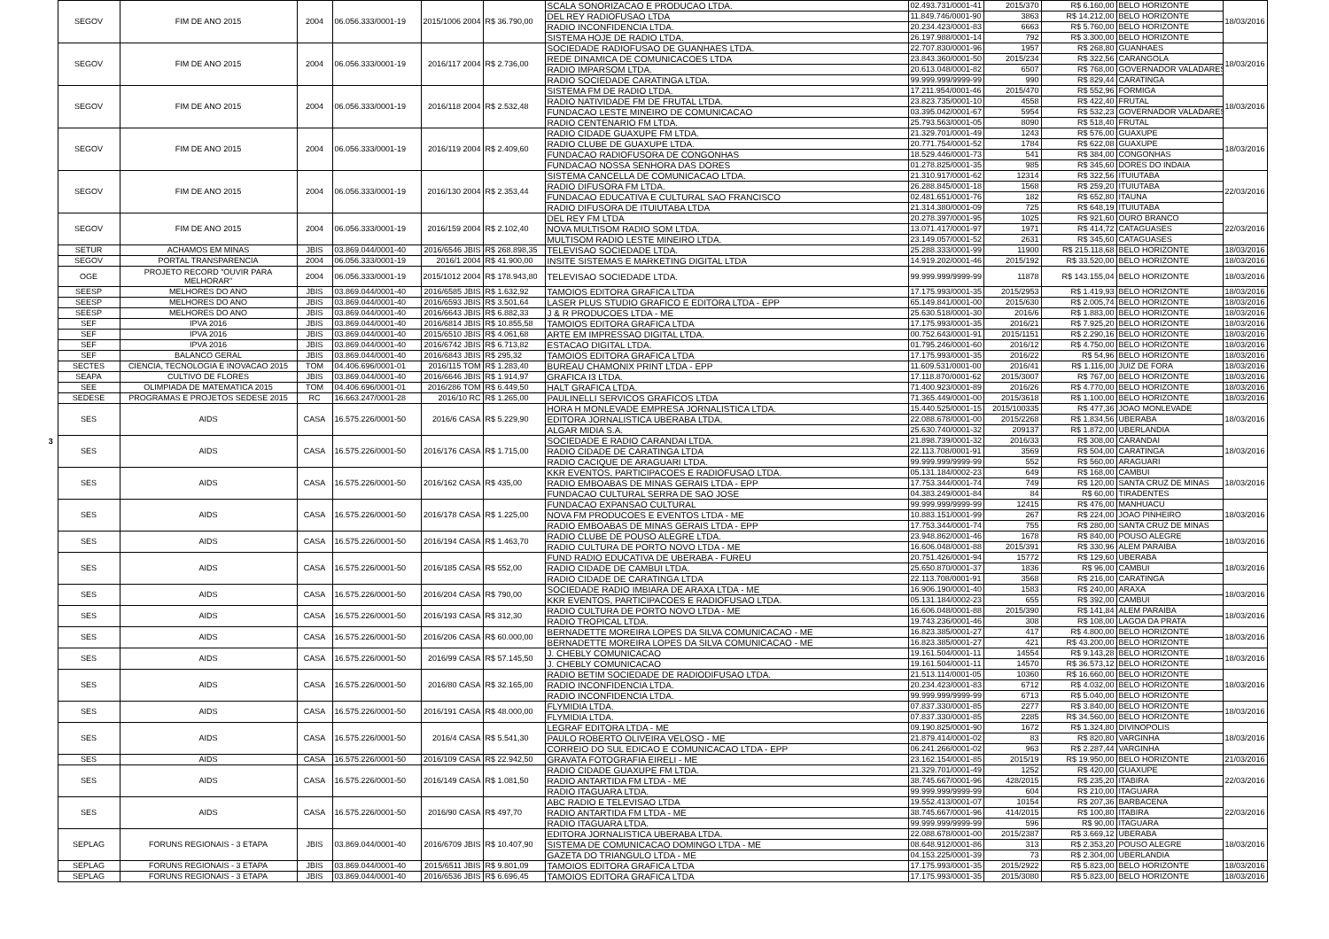| 3 | SEGOV | FIM DE ANO 2015 | 2004 | 06.056.333/0001-19 | 2015/1006 2004 | R$ 36.790,00 | SCALA SONORIZACAO E PRODUCAO LTDA. | 02.493.731/0001-41 | 2015/370 | R$ 6.160,00 | BELO HORIZONTE | 18/03/2016 |
| | | | | | | | DEL REY RADIOFUSAO LTDA | 11.849.746/0001-90 | 3863 | R$ 14.212,00 | BELO HORIZONTE | |
| | | | | | | | RADIO INCONFIDENCIA LTDA. | 20.234.423/0001-83 | 6663 | R$ 5.760,00 | BELO HORIZONTE | |
| | | | | | | | SISTEMA HOJE DE RADIO LTDA. | 26.197.988/0001-14 | 792 | R$ 3.300,00 | BELO HORIZONTE | |
| | SEGOV | FIM DE ANO 2015 | 2004 | 06.056.333/0001-19 | 2016/117 2004 | R$ 2.736,00 | SOCIEDADE RADIOFUSAO DE GUANHAES LTDA. | 22.707.830/0001-96 | 1957 | R$ 268,80 | GUANHAES | 18/03/2016 |
| | | | | | | | REDE DINAMICA DE COMUNICACOES LTDA | 23.843.360/0001-50 | 2015/234 | R$ 322,56 | CARANGOLA | |
| | | | | | | | RADIO IMPARSOM LTDA. | 20.613.048/0001-82 | 6507 | R$ 768,00 | GOVERNADOR VALADARES | |
| | | | | | | | RADIO SOCIEDADE CARATINGA LTDA. | 99.999.999/9999-99 | 990 | R$ 829,44 | CARATINGA | |
| | SEGOV | FIM DE ANO 2015 | 2004 | 06.056.333/0001-19 | 2016/118 2004 | R$ 2.532,48 | SISTEMA FM DE RADIO LTDA. | 17.211.954/0001-46 | 2015/470 | R$ 552,96 | FORMIGA | 18/03/2016 |
| | | | | | | | RADIO NATIVIDADE FM DE FRUTAL LTDA. | 23.823.735/0001-10 | 4558 | R$ 422,40 | FRUTAL | |
| | | | | | | | FUNDACAO LESTE MINEIRO DE COMUNICACAO | 03.395.042/0001-67 | 5954 | R$ 532,23 | GOVERNADOR VALADARES | |
| | | | | | | | RADIO CENTENARIO FM LTDA. | 25.793.563/0001-05 | 8090 | R$ 518,40 | FRUTAL | |
| | SEGOV | FIM DE ANO 2015 | 2004 | 06.056.333/0001-19 | 2016/119 2004 | R$ 2.409,60 | RADIO CIDADE GUAXUPE FM LTDA. | 21.329.701/0001-49 | 1243 | R$ 576,00 | GUAXUPE | 18/03/2016 |
| | | | | | | | RADIO CLUBE DE GUAXUPE LTDA. | 20.771.754/0001-52 | 1784 | R$ 622,08 | GUAXUPE | |
| | | | | | | | FUNDACAO RADIOFUSORA DE CONGONHAS | 18.529.446/0001-73 | 541 | R$ 384,00 | CONGONHAS | |
| | | | | | | | FUNDACAO NOSSA SENHORA DAS DORES | 01.278.825/0001-35 | 985 | R$ 345,60 | DORES DO INDAIA | |
| | SEGOV | FIM DE ANO 2015 | 2004 | 06.056.333/0001-19 | 2016/130 2004 | R$ 2.353,44 | SISTEMA CANCELLA DE COMUNICACAO LTDA. | 21.310.917/0001-62 | 12314 | R$ 322,56 | ITUIUTABA | 22/03/2016 |
| | | | | | | | RADIO DIFUSORA FM LTDA. | 26.288.845/0001-18 | 1568 | R$ 259,20 | ITUIUTABA | |
| | | | | | | | FUNDACAO EDUCATIVA E CULTURAL SAO FRANCISCO | 02.481.651/0001-76 | 182 | R$ 652,80 | ITAUNA | |
| | | | | | | | RADIO DIFUSORA DE ITUIUTABA LTDA | 21.314.380/0001-09 | 725 | R$ 648,19 | ITUIUTABA | |
| | SEGOV | FIM DE ANO 2015 | 2004 | 06.056.333/0001-19 | 2016/159 2004 | R$ 2.102,40 | DEL REY FM LTDA | 20.278.397/0001-95 | 1025 | R$ 921,60 | OURO BRANCO | 22/03/2016 |
| | | | | | | | NOVA MULTISOM RADIO SOM LTDA. | 13.071.417/0001-97 | 1971 | R$ 414,72 | CATAGUASES | |
| | | | | | | | MULTISOM RADIO LESTE MINEIRO LTDA. | 23.149.057/0001-52 | 2631 | R$ 345,60 | CATAGUASES | |
| | SETUR | ACHAMOS EM MINAS | JBIS | 03.869.044/0001-40 | 2016/6546 JBIS | R$ 268.898,35 | TELEVISAO SOCIEDADE LTDA. | 25.288.333/0001-99 | 11900 | R$ 215.118,68 | BELO HORIZONTE | 18/03/2016 |
| | SEGOV | PORTAL TRANSPARENCIA | 2004 | 06.056.333/0001-19 | 2016/1 2004 | R$ 41.900,00 | INSITE SISTEMAS E MARKETING DIGITAL LTDA | 14.919.202/0001-46 | 2015/192 | R$ 33.520,00 | BELO HORIZONTE | 18/03/2016 |
| | OGE | PROJETO RECORD "OUVIR PARA MELHORAR" | 2004 | 06.056.333/0001-19 | 2015/1012 2004 | R$ 178.943,80 | TELEVISAO SOCIEDADE LTDA. | 99.999.999/9999-99 | 11878 | R$ 143.155,04 | BELO HORIZONTE | 18/03/2016 |
| | SEESP | MELHORES DO ANO | JBIS | 03.869.044/0001-40 | 2016/6585 JBIS | R$ 1.632,92 | TAMOIOS EDITORA GRAFICA LTDA | 17.175.993/0001-35 | 2015/2953 | R$ 1.419,93 | BELO HORIZONTE | 18/03/2016 |
| | SEESP | MELHORES DO ANO | JBIS | 03.869.044/0001-40 | 2016/6593 JBIS | R$ 3.501,64 | LASER PLUS STUDIO GRAFICO E EDITORA LTDA - EPP | 65.149.841/0001-00 | 2015/630 | R$ 2.005,74 | BELO HORIZONTE | 18/03/2016 |
| | SEESP | MELHORES DO ANO | JBIS | 03.869.044/0001-40 | 2016/6643 JBIS | R$ 6.882,33 | J & R PRODUCOES LTDA - ME | 25.630.518/0001-30 | 2016/6 | R$ 1.883,00 | BELO HORIZONTE | 18/03/2016 |
| | SEF | IPVA 2016 | JBIS | 03.869.044/0001-40 | 2016/6814 JBIS | R$ 10.855,58 | TAMOIOS EDITORA GRAFICA LTDA | 17.175.993/0001-35 | 2016/21 | R$ 7.925,20 | BELO HORIZONTE | 18/03/2016 |
| | SEF | IPVA 2016 | JBIS | 03.869.044/0001-40 | 2015/6510 JBIS | R$ 4.061,68 | ARTE EM IMPRESSAO DIGITAL LTDA. | 00.752.643/0001-91 | 2015/1151 | R$ 2.290,16 | BELO HORIZONTE | 18/03/2016 |
| | SEF | IPVA 2016 | JBIS | 03.869.044/0001-40 | 2016/6742 JBIS | R$ 6.713,82 | ESTACAO DIGITAL LTDA. | 01.795.246/0001-60 | 2016/12 | R$ 4.750,00 | BELO HORIZONTE | 18/03/2016 |
| | SEF | BALANCO GERAL | JBIS | 03.869.044/0001-40 | 2016/6843 JBIS | R$ 295,32 | TAMOIOS EDITORA GRAFICA LTDA | 17.175.993/0001-35 | 2016/22 | R$ 54,96 | BELO HORIZONTE | 18/03/2016 |
| | SECTES | CIENCIA, TECNOLOGIA E INOVACAO 2015 | TOM | 04.406.696/0001-01 | 2016/115 TOM | R$ 1.283,40 | BUREAU CHAMONIX PRINT LTDA - EPP | 11.609.531/0001-00 | 2016/41 | R$ 1.116,00 | JUIZ DE FORA | 18/03/2016 |
| | SEAPA | CULTIVO DE FLORES | JBIS | 03.869.044/0001-40 | 2016/6646 JBIS | R$ 1.914,97 | GRAFICA I3 LTDA. | 17.118.870/0001-62 | 2015/3007 | R$ 767,00 | BELO HORIZONTE | 18/03/2016 |
| | SEE | OLIMPIADA DE MATEMATICA 2015 | TOM | 04.406.696/0001-01 | 2016/286 TOM | R$ 6.449,50 | HALT GRAFICA LTDA. | 71.400.923/0001-89 | 2016/26 | R$ 4.770,00 | BELO HORIZONTE | 18/03/2016 |
| | SEDESE | PROGRAMAS E PROJETOS SEDESE 2015 | RC | 16.663.247/0001-28 | 2016/10 RC | R$ 1.265,00 | PAULINELLI SERVICOS GRAFICOS LTDA | 71.365.449/0001-00 | 2015/3618 | R$ 1.100,00 | BELO HORIZONTE | 18/03/2016 |
| | SES | AIDS | CASA | 16.575.226/0001-50 | 2016/6 CASA | R$ 5.229,90 | HORA H MONLEVADE EMPRESA JORNALISTICA LTDA. | 15.440.525/0001-15 | 2015/100335 | R$ 477,36 | JOAO MONLEVADE | 18/03/2016 |
| | | | | | | | EDITORA JORNALISTICA UBERABA LTDA. | 22.088.678/0001-00 | 2015/2268 | R$ 1.834,56 | UBERABA | |
| | | | | | | | ALGAR MIDIA S.A. | 25.630.740/0001-32 | 209137 | R$ 1.872,00 | UBERLANDIA | |
| | SES | AIDS | CASA | 16.575.226/0001-50 | 2016/176 CASA | R$ 1.715,00 | SOCIEDADE E RADIO CARANDAI LTDA. | 21.898.739/0001-32 | 2016/33 | R$ 308,00 | CARANDAI | 18/03/2016 |
| | | | | | | | RADIO CIDADE DE CARATINGA LTDA | 22.113.708/0001-91 | 3569 | R$ 504,00 | CARATINGA | |
| | | | | | | | RADIO CACIQUE DE ARAGUARI LTDA. | 99.999.999/9999-99 | 552 | R$ 560,00 | ARAGUARI | |
| | SES | AIDS | CASA | 16.575.226/0001-50 | 2016/162 CASA | R$ 435,00 | KKR EVENTOS, PARTICIPACOES E RADIOFUSAO LTDA. | 05.131.184/0002-23 | 649 | R$ 168,00 | CAMBUI | 18/03/2016 |
| | | | | | | | RADIO EMBOABAS DE MINAS GERAIS LTDA - EPP | 17.753.344/0001-74 | 749 | R$ 120,00 | SANTA CRUZ DE MINAS | |
| | | | | | | | FUNDACAO CULTURAL SERRA DE SAO JOSE | 04.383.249/0001-84 | 84 | R$ 60,00 | TIRADENTES | |
| | SES | AIDS | CASA | 16.575.226/0001-50 | 2016/178 CASA | R$ 1.225,00 | FUNDACAO EXPANSAO CULTURAL | 99.999.999/9999-99 | 12415 | R$ 476,00 | MANHUACU | 18/03/2016 |
| | | | | | | | NOVA FM PRODUCOES E EVENTOS LTDA - ME | 10.883.151/0001-99 | 267 | R$ 224,00 | JOAO PINHEIRO | |
| | | | | | | | RADIO EMBOABAS DE MINAS GERAIS LTDA - EPP | 17.753.344/0001-74 | 755 | R$ 280,00 | SANTA CRUZ DE MINAS | |
| | SES | AIDS | CASA | 16.575.226/0001-50 | 2016/194 CASA | R$ 1.463,70 | RADIO CLUBE DE POUSO ALEGRE LTDA. | 23.948.862/0001-46 | 1678 | R$ 840,00 | POUSO ALEGRE | 18/03/2016 |
| | | | | | | | RADIO CULTURA DE PORTO NOVO LTDA - ME | 16.606.048/0001-88 | 2015/391 | R$ 330,96 | ALEM PARAIBA | |
| | SES | AIDS | CASA | 16.575.226/0001-50 | 2016/185 CASA | R$ 552,00 | FUND RADIO EDUCATIVA DE UBERABA - FUREU | 20.751.426/0001-94 | 15772 | R$ 129,60 | UBERABA | 18/03/2016 |
| | | | | | | | RADIO CIDADE DE CAMBUI LTDA. | 25.650.870/0001-37 | 1836 | R$ 96,00 | CAMBUI | |
| | | | | | | | RADIO CIDADE DE CARATINGA LTDA | 22.113.708/0001-91 | 3568 | R$ 216,00 | CARATINGA | |
| | SES | AIDS | CASA | 16.575.226/0001-50 | 2016/204 CASA | R$ 790,00 | SOCIEDADE RADIO IMBIARA DE ARAXA LTDA - ME | 16.906.190/0001-40 | 1583 | R$ 240,00 | ARAXA | 18/03/2016 |
| | | | | | | | KKR EVENTOS, PARTICIPACOES E RADIOFUSAO LTDA. | 05.131.184/0002-23 | 655 | R$ 392,00 | CAMBUI | |
| | SES | AIDS | CASA | 16.575.226/0001-50 | 2016/193 CASA | R$ 312,30 | RADIO CULTURA DE PORTO NOVO LTDA - ME | 16.606.048/0001-88 | 2015/390 | R$ 141,84 | ALEM PARAIBA | 18/03/2016 |
| | | | | | | | RADIO TROPICAL LTDA. | 19.743.236/0001-46 | 308 | R$ 108,00 | LAGOA DA PRATA | |
| | SES | AIDS | CASA | 16.575.226/0001-50 | 2016/206 CASA | R$ 60.000,00 | BERNADETTE MOREIRA LOPES DA SILVA COMUNICACAO - ME | 16.823.385/0001-27 | 417 | R$ 4.800,00 | BELO HORIZONTE | 18/03/2016 |
| | | | | | | | BERNADETTE MOREIRA LOPES DA SILVA COMUNICACAO - ME | 16.823.385/0001-27 | 421 | R$ 43.200,00 | BELO HORIZONTE | |
| | SES | AIDS | CASA | 16.575.226/0001-50 | 2016/99 CASA | R$ 57.145,50 | J. CHEBLY COMUNICACAO | 19.161.504/0001-11 | 14554 | R$ 9.143,28 | BELO HORIZONTE | 18/03/2016 |
| | | | | | | | J. CHEBLY COMUNICACAO | 19.161.504/0001-11 | 14570 | R$ 36.573,12 | BELO HORIZONTE | |
| | SES | AIDS | CASA | 16.575.226/0001-50 | 2016/80 CASA | R$ 32.165,00 | RADIO BETIM SOCIEDADE DE RADIODIFUSAO LTDA. | 21.513.114/0001-05 | 10360 | R$ 16.660,00 | BELO HORIZONTE | 18/03/2016 |
| | | | | | | | RADIO INCONFIDENCIA LTDA. | 20.234.423/0001-83 | 6712 | R$ 4.032,00 | BELO HORIZONTE | |
| | | | | | | | RADIO INCONFIDENCIA LTDA. | 99.999.999/9999-99 | 6713 | R$ 5.040,00 | BELO HORIZONTE | |
| | SES | AIDS | CASA | 16.575.226/0001-50 | 2016/191 CASA | R$ 48.000,00 | FLYMIDIA LTDA. | 07.837.330/0001-85 | 2277 | R$ 3.840,00 | BELO HORIZONTE | 18/03/2016 |
| | | | | | | | FLYMIDIA LTDA. | 07.837.330/0001-85 | 2285 | R$ 34.560,00 | BELO HORIZONTE | |
| | SES | AIDS | CASA | 16.575.226/0001-50 | 2016/4 CASA | R$ 5.541,30 | LEGRAF EDITORA LTDA - ME | 09.190.825/0001-90 | 1672 | R$ 1.324,80 | DIVINOPOLIS | 18/03/2016 |
| | | | | | | | PAULO ROBERTO OLIVEIRA VELOSO - ME | 21.879.414/0001-02 | 83 | R$ 820,80 | VARGINHA | |
| | | | | | | | CORREIO DO SUL EDICAO E COMUNICACAO LTDA - EPP | 06.241.266/0001-02 | 963 | R$ 2.287,44 | VARGINHA | |
| | SES | AIDS | CASA | 16.575.226/0001-50 | 2016/109 CASA | R$ 22.942,50 | GRAVATA FOTOGRAFIA EIRELI - ME | 23.162.154/0001-85 | 2015/19 | R$ 19.950,00 | BELO HORIZONTE | 21/03/2016 |
| | SES | AIDS | CASA | 16.575.226/0001-50 | 2016/149 CASA | R$ 1.081,50 | RADIO CIDADE GUAXUPE FM LTDA. | 21.329.701/0001-49 | 1252 | R$ 420,00 | GUAXUPE | 22/03/2016 |
| | | | | | | | RADIO ANTARTIDA FM LTDA - ME | 38.745.667/0001-96 | 428/2015 | R$ 235,20 | ITABIRA | |
| | | | | | | | RADIO ITAGUARA LTDA. | 99.999.999/9999-99 | 604 | R$ 210,00 | ITAGUARA | |
| | SES | AIDS | CASA | 16.575.226/0001-50 | 2016/90 CASA | R$ 497,70 | ABC RADIO E TELEVISAO LTDA | 19.552.413/0001-07 | 10154 | R$ 207,36 | BARBACENA | 22/03/2016 |
| | | | | | | | RADIO ANTARTIDA FM LTDA - ME | 38.745.667/0001-96 | 414/2015 | R$ 100,80 | ITABIRA | |
| | | | | | | | RADIO ITAGUARA LTDA. | 99.999.999/9999-99 | 596 | R$ 90,00 | ITAGUARA | |
| | SEPLAG | FORUNS REGIONAIS - 3 ETAPA | JBIS | 03.869.044/0001-40 | 2016/6709 JBIS | R$ 10.407,90 | EDITORA JORNALISTICA UBERABA LTDA. | 22.088.678/0001-00 | 2015/2387 | R$ 3.669,12 | UBERABA | 18/03/2016 |
| | | | | | | | SISTEMA DE COMUNICACAO DOMINGO LTDA - ME | 08.648.912/0001-86 | 313 | R$ 2.353,20 | POUSO ALEGRE | |
| | | | | | | | GAZETA DO TRIANGULO LTDA - ME | 04.153.225/0001-39 | 73 | R$ 2.304,00 | UBERLANDIA | |
| | SEPLAG | FORUNS REGIONAIS - 3 ETAPA | JBIS | 03.869.044/0001-40 | 2015/6511 JBIS | R$ 9.801,09 | TAMOIOS EDITORA GRAFICA LTDA | 17.175.993/0001-35 | 2015/2922 | R$ 5.823,00 | BELO HORIZONTE | 18/03/2016 |
| | SEPLAG | FORUNS REGIONAIS - 3 ETAPA | JBIS | 03.869.044/0001-40 | 2016/6536 JBIS | R$ 6.696,45 | TAMOIOS EDITORA GRAFICA LTDA | 17.175.993/0001-35 | 2015/3080 | R$ 5.823,00 | BELO HORIZONTE | 18/03/2016 |